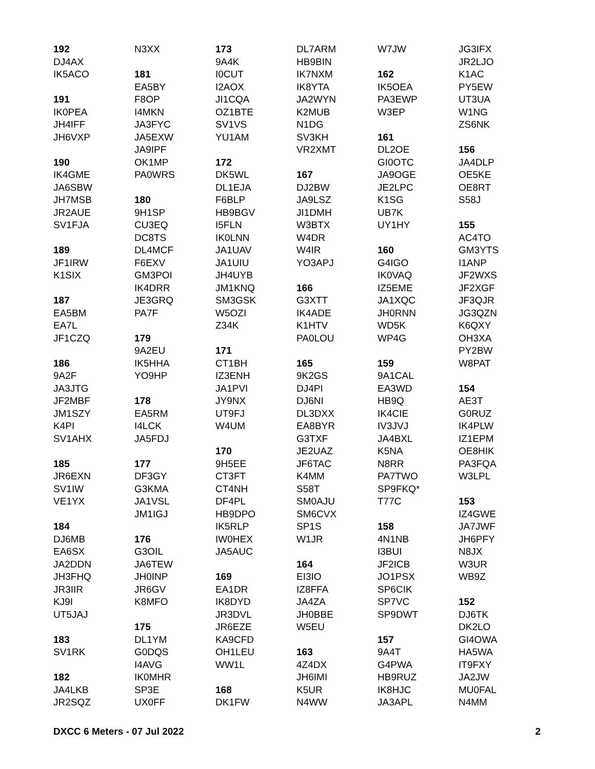192
DJ4AX
IK5ACO
191
IK0PEA
JH4IFF
JH6VXP
190
IK4GME
JA6SBW
JH7MSB
JR2AUE
SV1FJA
189
JF1IRW
K1SIX
187
EA5BM
EA7L
JF1CZQ
186
9A2F
JA3JTG
JF2MBF
JM1SZY
K4PI
SV1AHX
185
JR6EXN
SV1IW
VE1YX
184
DJ6MB
EA6SX
JA2DDN
JH3FHQ
JR3IIR
KJ9I
UT5JAJ
183
SV1RK
182
JA4LKB
JR2SQZ
N3XX
181
EA5BY
F8OP
I4MKN
JA3FYC
JA5EXW
JA9IPF
OK1MP
PA0WRS
180
9H1SP
CU3EQ
DC8TS
DL4MCF
F6EXV
GM3POI
IK4DRR
JE3GRQ
PA7F
179
9A2EU
IK5HHA
YO9HP
178
EA5RM
I4LCK
JA5FDJ
177
DF3GY
G3KMA
JA1VSL
JM1IGJ
176
G3OIL
JA6TEW
JH0INP
JR6GV
K8MFO
175
DL1YM
G0DQS
I4AVG
IK0MHR
SP3E
UX0FF
173
9A4K
I0CUT
I2AOX
JI1CQA
OZ1BTE
SV1VS
YU1AM
172
DK5WL
DL1EJA
F6BLP
HB9BGV
I5FLN
IK0LNN
JA1UAV
JA1UIU
JH4UYB
JM1KNQ
SM3GSK
W5OZI
Z34K
171
CT1BH
IZ3ENH
JA1PVI
JY9NX
UT9FJ
W4UM
170
9H5EE
CT3FT
CT4NH
DF4PL
HB9DPO
IK5RLP
IW0HEX
JA5AUC
169
EA1DR
IK8DYD
JR3DVL
JR6EZE
KA9CFD
OH1LEU
WW1L
168
DK1FW
DL7ARM
HB9BIN
IK7NXM
IK8YTA
JA2WYN
K2MUB
N1DG
SV3KH
VR2XMT
167
DJ2BW
JA9LSZ
JI1DMH
W3BTX
W4DR
W4IR
YO3APJ
166
G3XTT
IK4ADE
K1HTV
PA0LOU
165
9K2GS
DJ4PI
DJ6NI
DL3DXX
EA8BYR
G3TXF
JE2UAZ
JF6TAC
K4MM
S58T
SM0AJU
SM6CVX
SP1S
W1JR
164
EI3IO
IZ8FFA
JA4ZA
JH0BBE
W5EU
163
4Z4DX
JH6IMI
K5UR
N4WW
W7JW
162
IK5OEA
PA3EWP
W3EP
161
DL2OE
GI0OTC
JA9OGE
JE2LPC
K1SG
UB7K
UY1HY
160
G4IGO
IK0VAQ
IZ5EME
JA1XQC
JH0RNN
WD5K
WP4G
159
9A1CAL
EA3WD
HB9Q
IK4CIE
IV3JVJ
JA4BXL
K5NA
N8RR
PA7TWO
SP9FKQ*
T77C
158
4N1NB
I3BUI
JF2ICB
JO1PSX
SP6CIK
SP7VC
SP9DWT
157
9A4T
G4PWA
HB9RUZ
IK8HJC
JA3APL
JG3IFX
JR2LJO
K1AC
PY5EW
UT3UA
W1NG
ZS6NK
156
JA4DLP
OE5KE
OE8RT
S58J
155
AC4TO
GM3YTS
I1ANP
JF2WXS
JF2XGF
JF3QJR
JG3QZN
K6QXY
OH3XA
PY2BW
W8PAT
154
AE3T
G0RUZ
IK4PLW
IZ1EPM
OE8HIK
PA3FQA
W3LPL
153
IZ4GWE
JA7JWF
JH6PFY
N8JX
W3UR
WB9Z
152
DJ6TK
DK2LO
GI4OWA
HA5WA
IT9FXY
JA2JW
MU0FAL
N4MM
DXCC 6 Meters - 07 Jul 2022 2